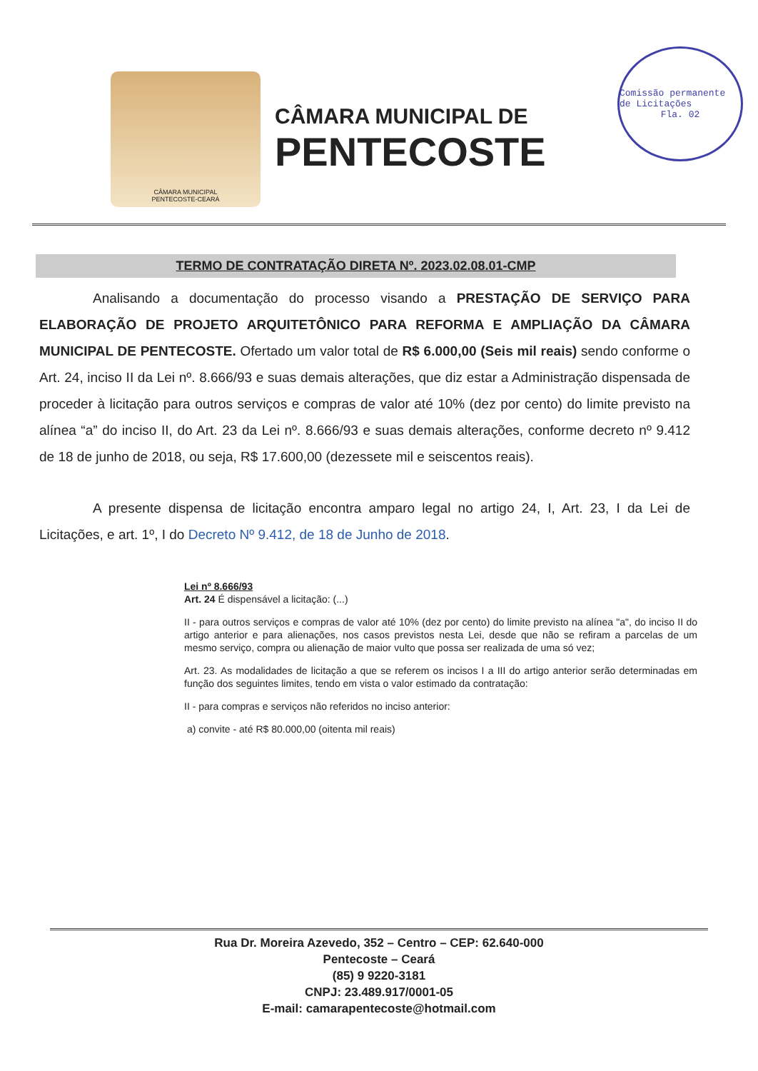CÂMARA MUNICIPAL
PENTECOSTE-CEARÁ
CÂMARA MUNICIPAL DE
PENTECOSTE
Comissão permanente de Licitações
Fla. 02
TERMO DE CONTRATAÇÃO DIRETA Nº. 2023.02.08.01-CMP
Analisando a documentação do processo visando a PRESTAÇÃO DE SERVIÇO PARA ELABORAÇÃO DE PROJETO ARQUITETÔNICO PARA REFORMA E AMPLIAÇÃO DA CÂMARA MUNICIPAL DE PENTECOSTE. Ofertado um valor total de R$ 6.000,00 (Seis mil reais) sendo conforme o Art. 24, inciso II da Lei nº. 8.666/93 e suas demais alterações, que diz estar a Administração dispensada de proceder à licitação para outros serviços e compras de valor até 10% (dez por cento) do limite previsto na alínea “a” do inciso II, do Art. 23 da Lei nº. 8.666/93 e suas demais alterações, conforme decreto nº 9.412 de 18 de junho de 2018, ou seja, R$ 17.600,00 (dezessete mil e seiscentos reais).
A presente dispensa de licitação encontra amparo legal no artigo 24, I, Art. 23, I da Lei de Licitações, e art. 1º, I do Decreto Nº 9.412, de 18 de Junho de 2018.
Lei nº 8.666/93
Art. 24 É dispensável a licitação: (...)
II - para outros serviços e compras de valor até 10% (dez por cento) do limite previsto na alínea "a", do inciso II do artigo anterior e para alienações, nos casos previstos nesta Lei, desde que não se refiram a parcelas de um mesmo serviço, compra ou alienação de maior vulto que possa ser realizada de uma só vez;
Art. 23. As modalidades de licitação a que se referem os incisos I a III do artigo anterior serão determinadas em função dos seguintes limites, tendo em vista o valor estimado da contratação:
II - para compras e serviços não referidos no inciso anterior:
a) convite - até R$ 80.000,00 (oitenta mil reais)
Rua Dr. Moreira Azevedo, 352 – Centro – CEP: 62.640-000
Pentecoste – Ceará
(85) 9 9220-3181
CNPJ: 23.489.917/0001-05
E-mail: camarapentecoste@hotmail.com